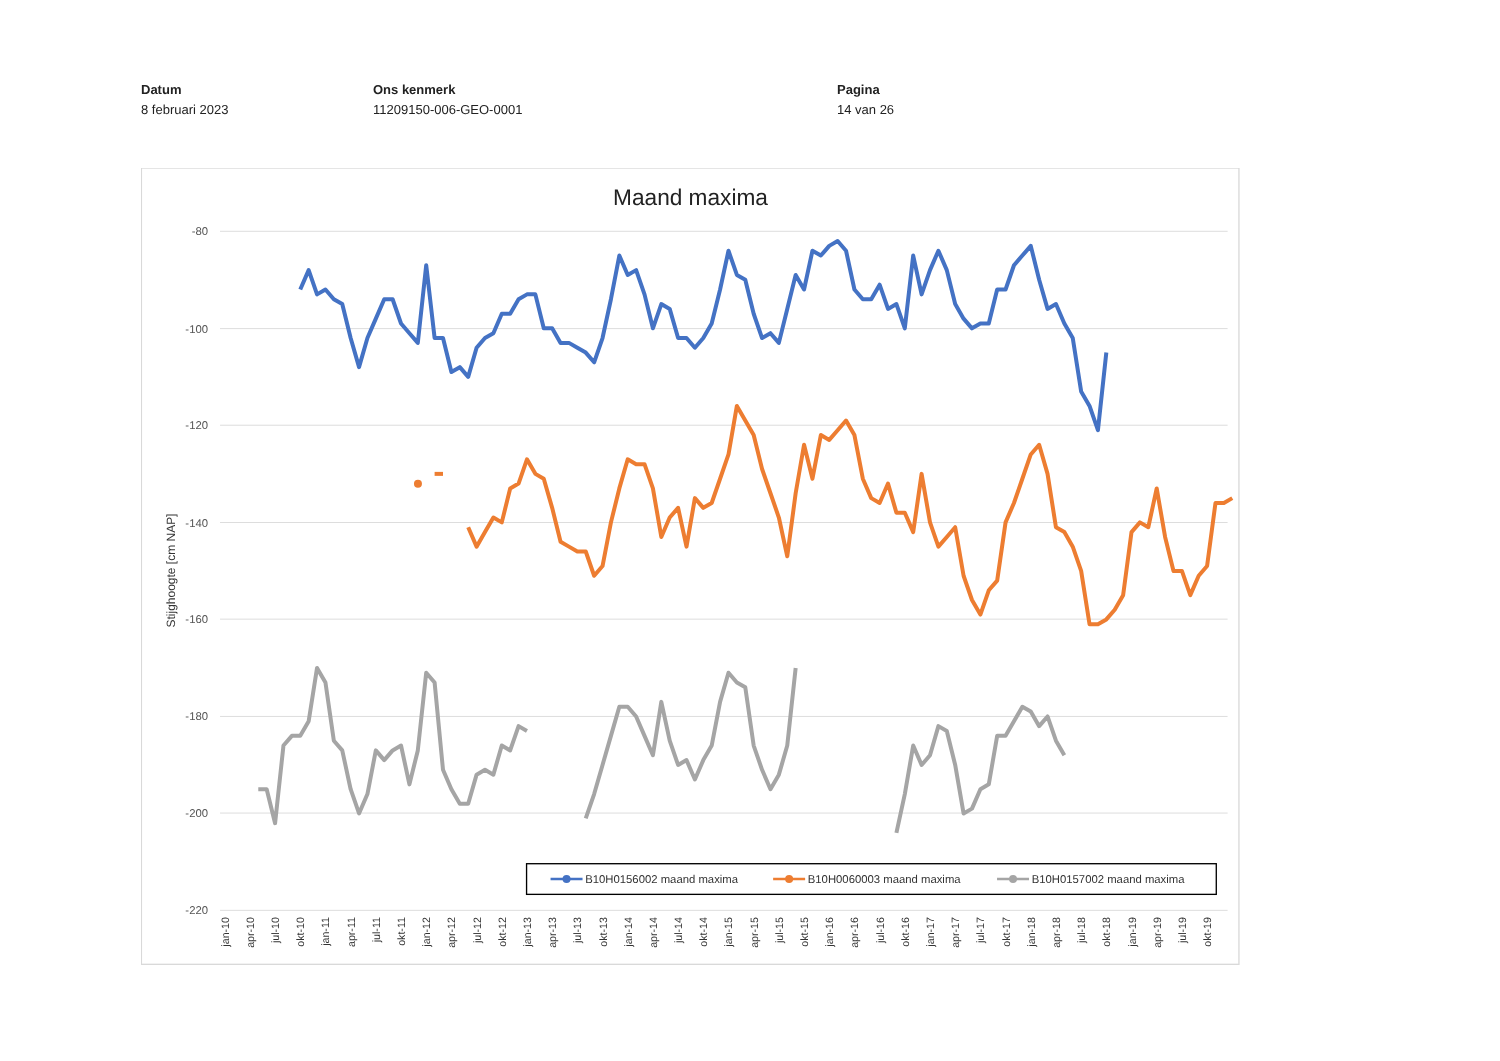Datum
8 februari 2023
Ons kenmerk
11209150-006-GEO-0001
Pagina
14 van 26
Maand maxima
-80
-100
-120
-140
-160
-180
-200
-220
Stijghoogte [cm NAP]
jan-10
apr-10
jul-10
okt-10
jan-11
apr-11
jul-11
okt-11
jan-12
apr-12
jul-12
okt-12
jan-13
apr-13
jul-13
okt-13
jan-14
apr-14
jul-14
okt-14
jan-15
apr-15
jul-15
okt-15
jan-16
apr-16
jul-16
okt-16
jan-17
apr-17
jul-17
okt-17
jan-18
apr-18
jul-18
okt-18
jan-19
apr-19
jul-19
okt-19
B10H0156002 maand maxima
B10H0060003 maand maxima
B10H0157002 maand maxima